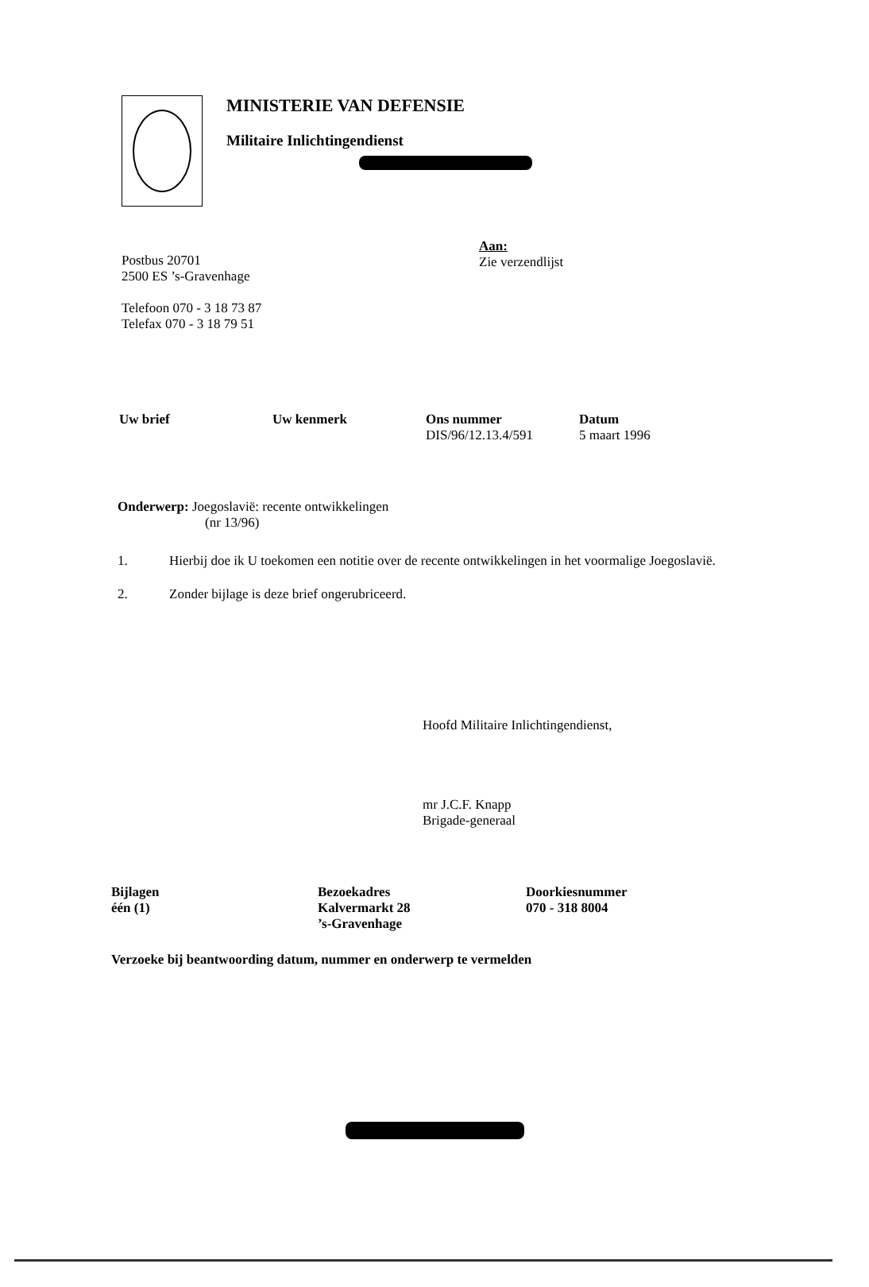MINISTERIE VAN DEFENSIE
Militaire Inlichtingendienst
Postbus 20701
2500 ES ’s-Gravenhage
Telefoon 070 - 3 18 73 87
Telefax 070 - 3 18 79 51
Aan:
Zie verzendlijst
Uw brief Uw kenmerk Ons nummer
DIS/96/12.13.4/591
Datum
5 maart 1996
Onderwerp: Joegoslavië: recente ontwikkelingen
(nr 13/96)
1. Hierbij doe ik U toekomen een notitie over de recente ontwikkelingen in het voormalige Joegoslavië.
2. Zonder bijlage is deze brief ongerubriceerd.
Hoofd Militaire Inlichtingendienst,
mr J.C.F. Knapp
Brigade-generaal
Bijlagen
één (1)
Bezoekadres
Kalvermarkt 28
’s-Gravenhage
Doorkiesnummer
070 - 318 8004
Verzoeke bij beantwoording datum, nummer en onderwerp te vermelden